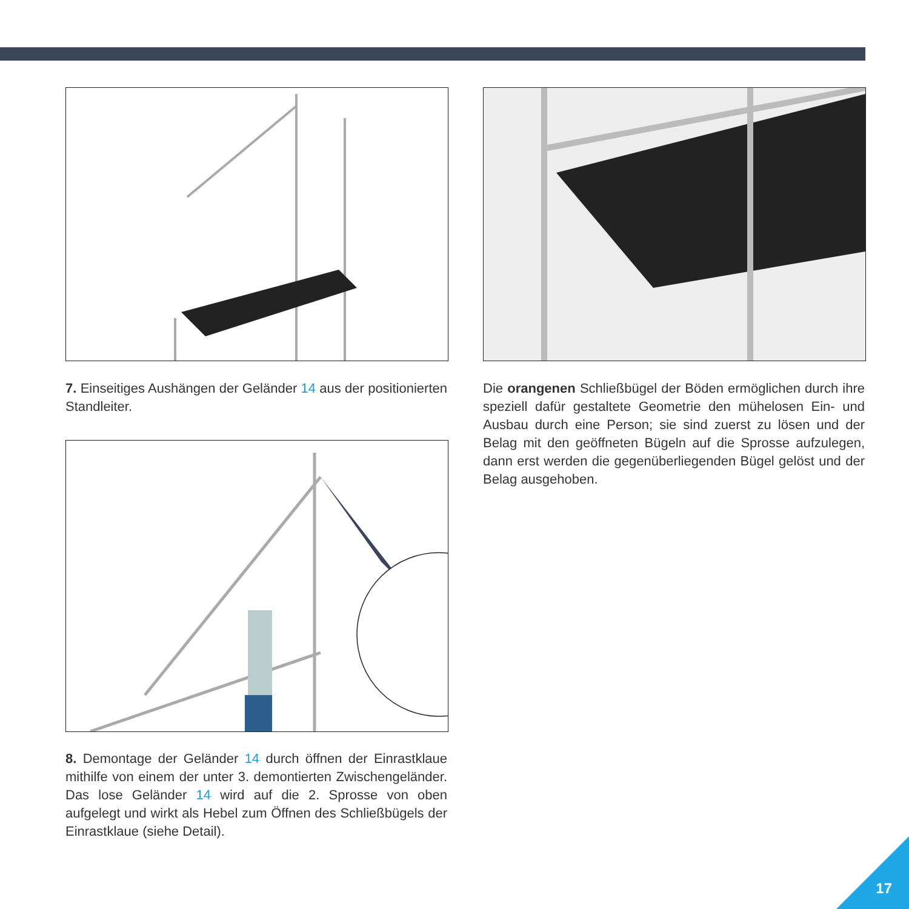7. Einseitiges Aushängen der Geländer 14 aus der positionierten Standleiter.
Die orangenen Schließbügel der Böden ermöglichen durch ihre speziell dafür gestaltete Geometrie den mühelosen Ein- und Ausbau durch eine Person; sie sind zuerst zu lösen und der Belag mit den geöffneten Bügeln auf die Sprosse aufzulegen, dann erst werden die gegenüberliegenden Bügel gelöst und der Belag ausgehoben.
8. Demontage der Geländer 14 durch öffnen der Einrastklaue mithilfe von einem der unter 3. demontierten Zwischengeländer. Das lose Geländer 14 wird auf die 2. Sprosse von oben aufgelegt und wirkt als Hebel zum Öffnen des Schließbügels der Einrastklaue (siehe Detail).
17